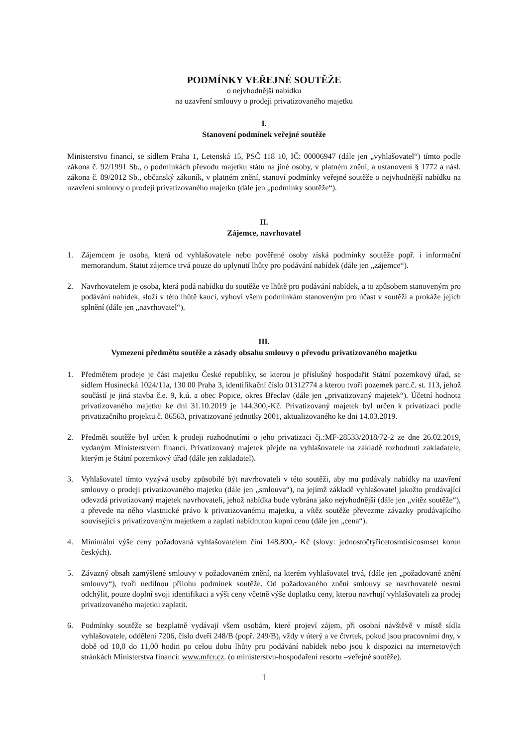PODMÍNKY VEŘEJNÉ SOUTĚŽE
o nejvhodnější nabídku
na uzavření smlouvy o prodeji privatizovaného majetku
I.
Stanovení podmínek veřejné soutěže
Ministerstvo financí, se sídlem Praha 1, Letenská 15, PSČ 118 10, IČ: 00006947 (dále jen „vyhlašovatel“) tímto podle zákona č. 92/1991 Sb., o podmínkách převodu majetku státu na jiné osoby, v platném znění, a ustanovení § 1772 a násl. zákona č. 89/2012 Sb., občanský zákoník, v platném znění, stanoví podmínky veřejné soutěže o nejvhodnější nabídku na uzavření smlouvy o prodeji privatizovaného majetku (dále jen „podmínky soutěže“).
II.
Zájemce, navrhovatel
1. Zájemcem je osoba, která od vyhlašovatele nebo pověřené osoby získá podmínky soutěže popř. i informační memorandum. Statut zájemce trvá pouze do uplynutí lhůty pro podávání nabídek (dále jen „zájemce“).
2. Navrhovatelem je osoba, která podá nabídku do soutěže ve lhůtě pro podávání nabídek, a to způsobem stanoveným pro podávání nabídek, složí v této lhůtě kauci, vyhoví všem podmínkám stanoveným pro účast v soutěži a prokáže jejich splnění (dále jen „navrhovatel“).
III.
Vymezení předmětu soutěže a zásady obsahu smlouvy o převodu privatizovaného majetku
1. Předmětem prodeje je část majetku České republiky, se kterou je příslušný hospodařit Státní pozemkový úřad, se sídlem Husinecká 1024/11a, 130 00 Praha 3, identifikační číslo 01312774 a kterou tvoří pozemek parc.č. st. 113, jehož součástí je jiná stavba č.e. 9, k.ú. a obec Popice, okres Břeclav (dále jen „privatizovaný majetek“). Účetní hodnota privatizovaného majetku ke dni 31.10.2019 je 144.300,-Kč. Privatizovaný majetek byl určen k privatizaci podle privatizačního projektu č. 86563, privatizované jednotky 2001, aktualizovaného ke dni 14.03.2019.
2. Předmět soutěže byl určen k prodeji rozhodnutími o jeho privatizaci čj.:MF-28533/2018/72-2 ze dne 26.02.2019, vydaným Ministerstvem financí. Privatizovaný majetek přejde na vyhlašovatele na základě rozhodnutí zakladatele, kterým je Státní pozemkový úřad (dále jen zakladatel).
3. Vyhlašovatel tímto vyzývá osoby způsobilé být navrhovateli v této soutěži, aby mu podávaly nabídky na uzavření smlouvy o prodeji privatizovaného majetku (dále jen „smlouva“), na jejímž základě vyhlašovatel jakožto prodávající odevzdá privatizovaný majetek navrhovateli, jehož nabídka bude vybrána jako nejvhodnější (dále jen „vítěz soutěže“), a převede na něho vlastnické právo k privatizovanému majetku, a vítěz soutěže převezme závazky prodávajícího související s privatizovaným majetkem a zaplatí nabídnutou kupní cenu (dále jen „cena“).
4. Minimální výše ceny požadovaná vyhlašovatelem činí 148.800,- Kč (slovy: jednostočtyřicetosmtisícosmset korun českých).
5. Závazný obsah zamýšlené smlouvy v požadovaném znění, na kterém vyhlašovatel trvá, (dále jen „požadované znění smlouvy“), tvoří nedílnou přílohu podmínek soutěže. Od požadovaného znění smlouvy se navrhovatelé nesmí odchýlit, pouze doplní svoji identifikaci a výši ceny včetně výše doplatku ceny, kterou navrhují vyhlašovateli za prodej privatizovaného majetku zaplatit.
6. Podmínky soutěže se bezplatně vydávají všem osobám, které projeví zájem, při osobní návštěvě v místě sídla vyhlašovatele, oddělení 7206, číslo dveří 248/B (popř. 249/B), vždy v úterý a ve čtvrtek, pokud jsou pracovními dny, v době od 10,0 do 11,00 hodin po celou dobu lhůty pro podávání nabídek nebo jsou k dispozici na internetových stránkách Ministerstva financí: www.mfcr.cz. (o ministerstvu-hospodaření resortu –veřejné soutěže).
1